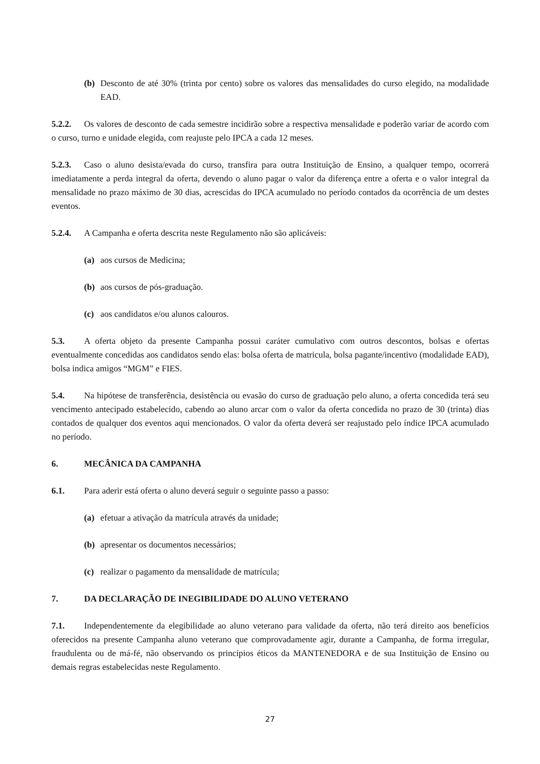(b) Desconto de até 30% (trinta por cento) sobre os valores das mensalidades do curso elegido, na modalidade EAD.
5.2.2. Os valores de desconto de cada semestre incidirão sobre a respectiva mensalidade e poderão variar de acordo com o curso, turno e unidade elegida, com reajuste pelo IPCA a cada 12 meses.
5.2.3. Caso o aluno desista/evada do curso, transfira para outra Instituição de Ensino, a qualquer tempo, ocorrerá imediatamente a perda integral da oferta, devendo o aluno pagar o valor da diferença entre a oferta e o valor integral da mensalidade no prazo máximo de 30 dias, acrescidas do IPCA acumulado no período contados da ocorrência de um destes eventos.
5.2.4. A Campanha e oferta descrita neste Regulamento não são aplicáveis:
(a) aos cursos de Medicina;
(b) aos cursos de pós-graduação.
(c) aos candidatos e/ou alunos calouros.
5.3. A oferta objeto da presente Campanha possui caráter cumulativo com outros descontos, bolsas e ofertas eventualmente concedidas aos candidatos sendo elas: bolsa oferta de matricula, bolsa pagante/incentivo (modalidade EAD), bolsa indica amigos “MGM” e FIES.
5.4. Na hipótese de transferência, desistência ou evasão do curso de graduação pelo aluno, a oferta concedida terá seu vencimento antecipado estabelecido, cabendo ao aluno arcar com o valor da oferta concedida no prazo de 30 (trinta) dias contados de qualquer dos eventos aqui mencionados. O valor da oferta deverá ser reajustado pelo índice IPCA acumulado no período.
6. MECÂNICA DA CAMPANHA
6.1. Para aderir está oferta o aluno deverá seguir o seguinte passo a passo:
(a) efetuar a ativação da matrícula através da unidade;
(b) apresentar os documentos necessários;
(c) realizar o pagamento da mensalidade de matrícula;
7. DA DECLARAÇÃO DE INEGIBILIDADE DO ALUNO VETERANO
7.1. Independentemente da elegibilidade ao aluno veterano para validade da oferta, não terá direito aos benefícios oferecidos na presente Campanha aluno veterano que comprovadamente agir, durante a Campanha, de forma irregular, fraudulenta ou de má-fé, não observando os princípios éticos da MANTENEDORA e de sua Instituição de Ensino ou demais regras estabelecidas neste Regulamento.
27